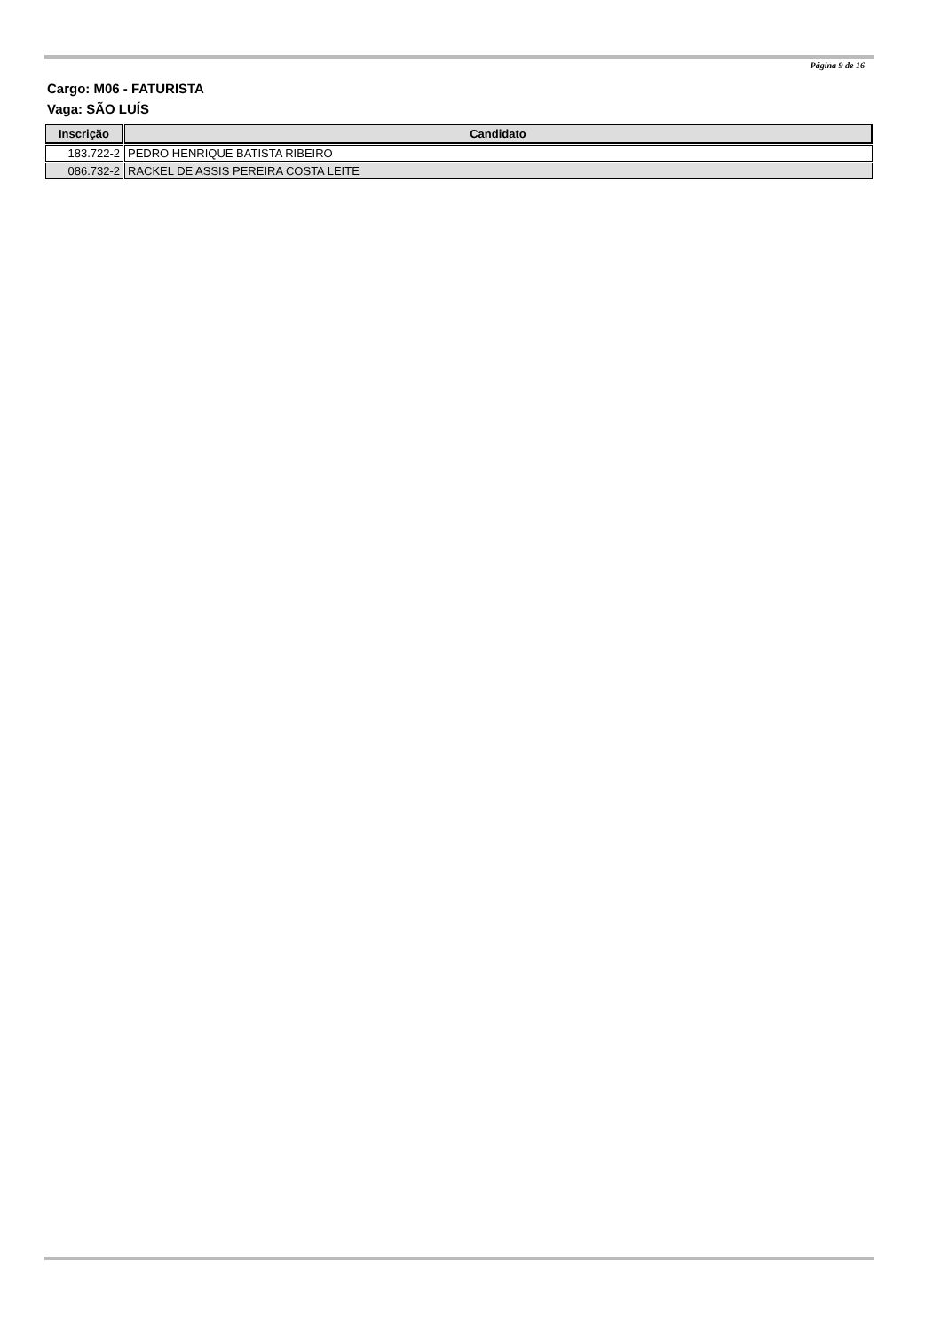Página 9 de 16
Cargo: M06 - FATURISTA
Vaga: SÃO LUÍS
| Inscrição | Candidato |
| --- | --- |
| 183.722-2 | PEDRO HENRIQUE BATISTA RIBEIRO |
| 086.732-2 | RACKEL DE ASSIS PEREIRA COSTA LEITE |